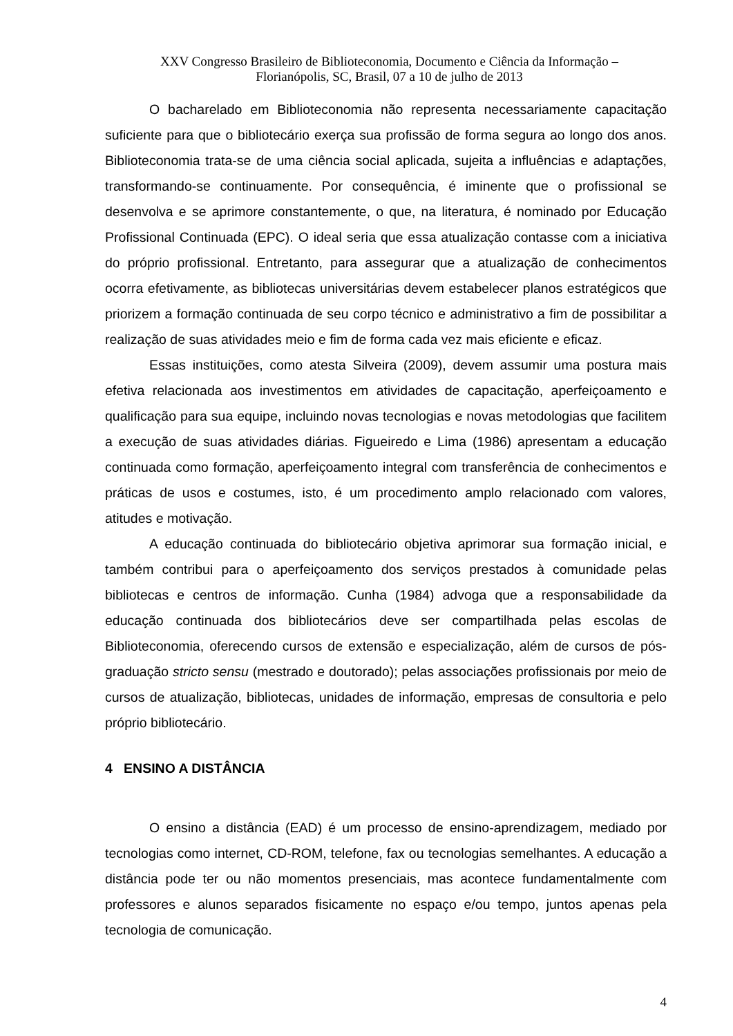XXV Congresso Brasileiro de Biblioteconomia, Documento e Ciência da Informação –
Florianópolis, SC, Brasil, 07 a 10 de julho de 2013
O bacharelado em Biblioteconomia não representa necessariamente capacitação suficiente para que o bibliotecário exerça sua profissão de forma segura ao longo dos anos. Biblioteconomia trata-se de uma ciência social aplicada, sujeita a influências e adaptações, transformando-se continuamente. Por consequência, é iminente que o profissional se desenvolva e se aprimore constantemente, o que, na literatura, é nominado por Educação Profissional Continuada (EPC). O ideal seria que essa atualização contasse com a iniciativa do próprio profissional. Entretanto, para assegurar que a atualização de conhecimentos ocorra efetivamente, as bibliotecas universitárias devem estabelecer planos estratégicos que priorizem a formação continuada de seu corpo técnico e administrativo a fim de possibilitar a realização de suas atividades meio e fim de forma cada vez mais eficiente e eficaz.
Essas instituições, como atesta Silveira (2009), devem assumir uma postura mais efetiva relacionada aos investimentos em atividades de capacitação, aperfeiçoamento e qualificação para sua equipe, incluindo novas tecnologias e novas metodologias que facilitem a execução de suas atividades diárias. Figueiredo e Lima (1986) apresentam a educação continuada como formação, aperfeiçoamento integral com transferência de conhecimentos e práticas de usos e costumes, isto, é um procedimento amplo relacionado com valores, atitudes e motivação.
A educação continuada do bibliotecário objetiva aprimorar sua formação inicial, e também contribui para o aperfeiçoamento dos serviços prestados à comunidade pelas bibliotecas e centros de informação. Cunha (1984) advoga que a responsabilidade da educação continuada dos bibliotecários deve ser compartilhada pelas escolas de Biblioteconomia, oferecendo cursos de extensão e especialização, além de cursos de pós-graduação stricto sensu (mestrado e doutorado); pelas associações profissionais por meio de cursos de atualização, bibliotecas, unidades de informação, empresas de consultoria e pelo próprio bibliotecário.
4 ENSINO A DISTÂNCIA
O ensino a distância (EAD) é um processo de ensino-aprendizagem, mediado por tecnologias como internet, CD-ROM, telefone, fax ou tecnologias semelhantes. A educação a distância pode ter ou não momentos presenciais, mas acontece fundamentalmente com professores e alunos separados fisicamente no espaço e/ou tempo, juntos apenas pela tecnologia de comunicação.
4